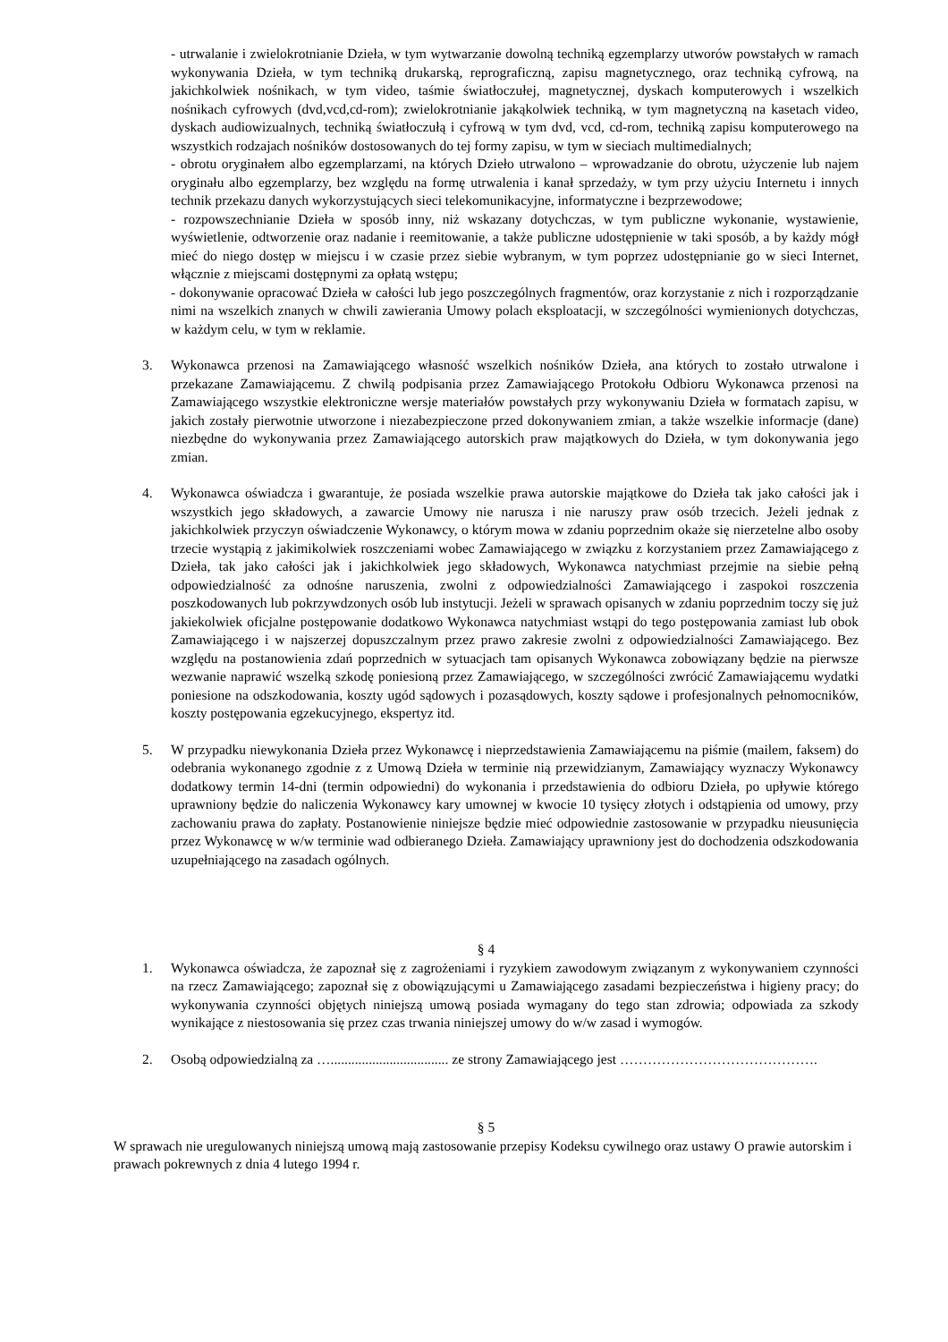- utrwalanie i zwielokrotnianie Dzieła, w tym wytwarzanie dowolną techniką egzemplarzy utworów powstałych w ramach wykonywania Dzieła, w tym techniką drukarską, reprograficzną, zapisu magnetycznego, oraz techniką cyfrową, na jakichkolwiek nośnikach, w tym video, taśmie światłoczułej, magnetycznej, dyskach komputerowych i wszelkich nośnikach cyfrowych (dvd,vcd,cd-rom); zwielokrotnianie jakąkolwiek techniką, w tym magnetyczną na kasetach video, dyskach audiowizualnych, techniką światłoczułą i cyfrową w tym dvd, vcd, cd-rom, techniką zapisu komputerowego na wszystkich rodzajach nośników dostosowanych do tej formy zapisu, w tym w sieciach multimedialnych;
- obrotu oryginałem albo egzemplarzami, na których Dzieło utrwalono – wprowadzanie do obrotu, użyczenie lub najem oryginału albo egzemplarzy, bez względu na formę utrwalenia i kanał sprzedaży, w tym przy użyciu Internetu i innych technik przekazu danych wykorzystujących sieci telekomunikacyjne, informatyczne i bezprzewodowe;
- rozpowszechnianie Dzieła w sposób inny, niż wskazany dotychczas, w tym publiczne wykonanie, wystawienie, wyświetlenie, odtworzenie oraz nadanie i reemitowanie, a także publiczne udostępnienie w taki sposób, a by każdy mógł mieć do niego dostęp w miejscu i w czasie przez siebie wybranym, w tym poprzez udostępnianie go w sieci Internet, włącznie z miejscami dostępnymi za opłatą wstępu;
- dokonywanie opracować Dzieła w całości lub jego poszczególnych fragmentów, oraz korzystanie z nich i rozporządzanie nimi na wszelkich znanych w chwili zawierania Umowy polach eksploatacji, w szczególności wymienionych dotychczas, w każdym celu, w tym w reklamie.
3. Wykonawca przenosi na Zamawiającego własność wszelkich nośników Dzieła, ana których to zostało utrwalone i przekazane Zamawiającemu. Z chwilą podpisania przez Zamawiającego Protokołu Odbioru Wykonawca przenosi na Zamawiającego wszystkie elektroniczne wersje materiałów powstałych przy wykonywaniu Dzieła w formatach zapisu, w jakich zostały pierwotnie utworzone i niezabezpieczone przed dokonywaniem zmian, a także wszelkie informacje (dane) niezbędne do wykonywania przez Zamawiającego autorskich praw majątkowych do Dzieła, w tym dokonywania jego zmian.
4. Wykonawca oświadcza i gwarantuje, że posiada wszelkie prawa autorskie majątkowe do Dzieła tak jako całości jak i wszystkich jego składowych, a zawarcie Umowy nie narusza i nie naruszy praw osób trzecich. Jeżeli jednak z jakichkolwiek przyczyn oświadczenie Wykonawcy, o którym mowa w zdaniu poprzednim okaże się nierzetelne albo osoby trzecie wystąpią z jakimikolwiek roszczeniami wobec Zamawiającego w związku z korzystaniem przez Zamawiającego z Dzieła, tak jako całości jak i jakichkolwiek jego składowych, Wykonawca natychmiast przejmie na siebie pełną odpowiedzialność za odnośne naruszenia, zwolni z odpowiedzialności Zamawiającego i zaspokoi roszczenia poszkodowanych lub pokrzywdzonych osób lub instytucji. Jeżeli w sprawach opisanych w zdaniu poprzednim toczy się już jakiekolwiek oficjalne postępowanie dodatkowo Wykonawca natychmiast wstąpi do tego postępowania zamiast lub obok Zamawiającego i w najszerzej dopuszczalnym przez prawo zakresie zwolni z odpowiedzialności Zamawiającego. Bez względu na postanowienia zdań poprzednich w sytuacjach tam opisanych Wykonawca zobowiązany będzie na pierwsze wezwanie naprawić wszelką szkodę poniesioną przez Zamawiającego, w szczególności zwrócić Zamawiającemu wydatki poniesione na odszkodowania, koszty ugód sądowych i pozasądowych, koszty sądowe i profesjonalnych pełnomocników, koszty postępowania egzekucyjnego, ekspertyz itd.
5. W przypadku niewykonania Dzieła przez Wykonawcę i nieprzedstawienia Zamawiającemu na piśmie (mailem, faksem) do odebrania wykonanego zgodnie z z Umową Dzieła w terminie nią przewidzianym, Zamawiający wyznaczy Wykonawcy dodatkowy termin 14-dni (termin odpowiedni) do wykonania i przedstawienia do odbioru Dzieła, po upływie którego uprawniony będzie do naliczenia Wykonawcy kary umownej w kwocie 10 tysięcy złotych i odstąpienia od umowy, przy zachowaniu prawa do zapłaty. Postanowienie niniejsze będzie mieć odpowiednie zastosowanie w przypadku nieusunięcia przez Wykonawcę w w/w terminie wad odbieranego Dzieła. Zamawiający uprawniony jest do dochodzenia odszkodowania uzupełniającego na zasadach ogólnych.
§ 4
1. Wykonawca oświadcza, że zapoznał się z zagrożeniami i ryzykiem zawodowym związanym z wykonywaniem czynności na rzecz Zamawiającego; zapoznał się z obowiązującymi u Zamawiającego zasadami bezpieczeństwa i higieny pracy; do wykonywania czynności objętych niniejszą umową posiada wymagany do tego stan zdrowia; odpowiada za szkody wynikające z niestosowania się przez czas trwania niniejszej umowy do w/w zasad i wymogów.
2. Osobą odpowiedzialną za ….................................. ze strony Zamawiającego jest …………………………………….
§ 5
W sprawach nie uregulowanych niniejszą umową mają zastosowanie przepisy Kodeksu cywilnego oraz ustawy O prawie autorskim i prawach pokrewnych z dnia 4 lutego 1994 r.